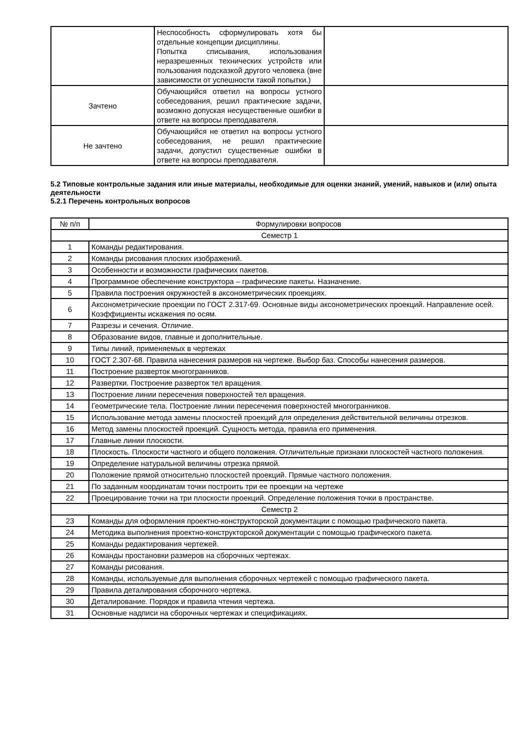| | Неспособность сформулировать хотя бы отдельные концепции дисциплины. Попытка списывания, использования неразрешенных технических устройств или пользования подсказкой другого человека (вне зависимости от успешности такой попытки.) | |
| Зачтено | Обучающийся ответил на вопросы устного собеседования, решил практические задачи, возможно допуская несущественные ошибки в ответе на вопросы преподавателя. | |
| Не зачтено | Обучающийся не ответил на вопросы устного собеседования, не решил практические задачи, допустил существенные ошибки в ответе на вопросы преподавателя. | |
5.2 Типовые контрольные задания или иные материалы, необходимые для оценки знаний, умений, навыков и (или) опыта деятельности
5.2.1 Перечень контрольных вопросов
| № п/п | Формулировки вопросов |
| --- | --- |
| Семестр 1 | |
| 1 | Команды редактирования. |
| 2 | Команды рисования плоских изображений. |
| 3 | Особенности и возможности графических пакетов. |
| 4 | Программное обеспечение конструктора – графические пакеты. Назначение. |
| 5 | Правила построения окружностей в аксонометрических проекциях. |
| 6 | Аксонометрические проекции по ГОСТ 2.317-69. Основные виды аксонометрических проекций. Направление осей. Коэффициенты искажения по осям. |
| 7 | Разрезы и сечения. Отличие. |
| 8 | Образование видов, главные и дополнительные. |
| 9 | Типы линий, применяемых в чертежах |
| 10 | ГОСТ 2.307-68. Правила нанесения размеров на чертеже. Выбор баз. Способы нанесения размеров. |
| 11 | Построение разверток многогранников. |
| 12 | Развертки. Построение разверток тел вращения. |
| 13 | Построение линии пересечения поверхностей тел вращения. |
| 14 | Геометрические тела. Построение линии пересечения поверхностей многогранников. |
| 15 | Использование метода замены плоскостей проекций для определения действительной величины отрезков. |
| 16 | Метод замены плоскостей проекций. Сущность метода, правила его применения. |
| 17 | Главные линии плоскости. |
| 18 | Плоскость. Плоскости частного и общего положения. Отличительные признаки плоскостей частного положения. |
| 19 | Определение натуральной величины отрезка прямой. |
| 20 | Положение прямой относительно плоскостей проекций. Прямые частного положения. |
| 21 | По заданным координатам точки построить три ее проекции на чертеже |
| 22 | Проецирование точки на три плоскости проекций. Определение положения точки в пространстве. |
| Семестр 2 | |
| 23 | Команды для оформления проектно-конструкторской документации с помощью графического пакета. |
| 24 | Методика выполнения проектно-конструкторской документации с помощью графического пакета. |
| 25 | Команды редактирования чертежей. |
| 26 | Команды простановки размеров на сборочных чертежах. |
| 27 | Команды рисования. |
| 28 | Команды, используемые для выполнения сборочных чертежей с помощью графического пакета. |
| 29 | Правила деталирования сборочного чертежа. |
| 30 | Деталирование. Порядок и правила чтения чертежа. |
| 31 | Основные надписи на сборочных чертежах и спецификациях. |